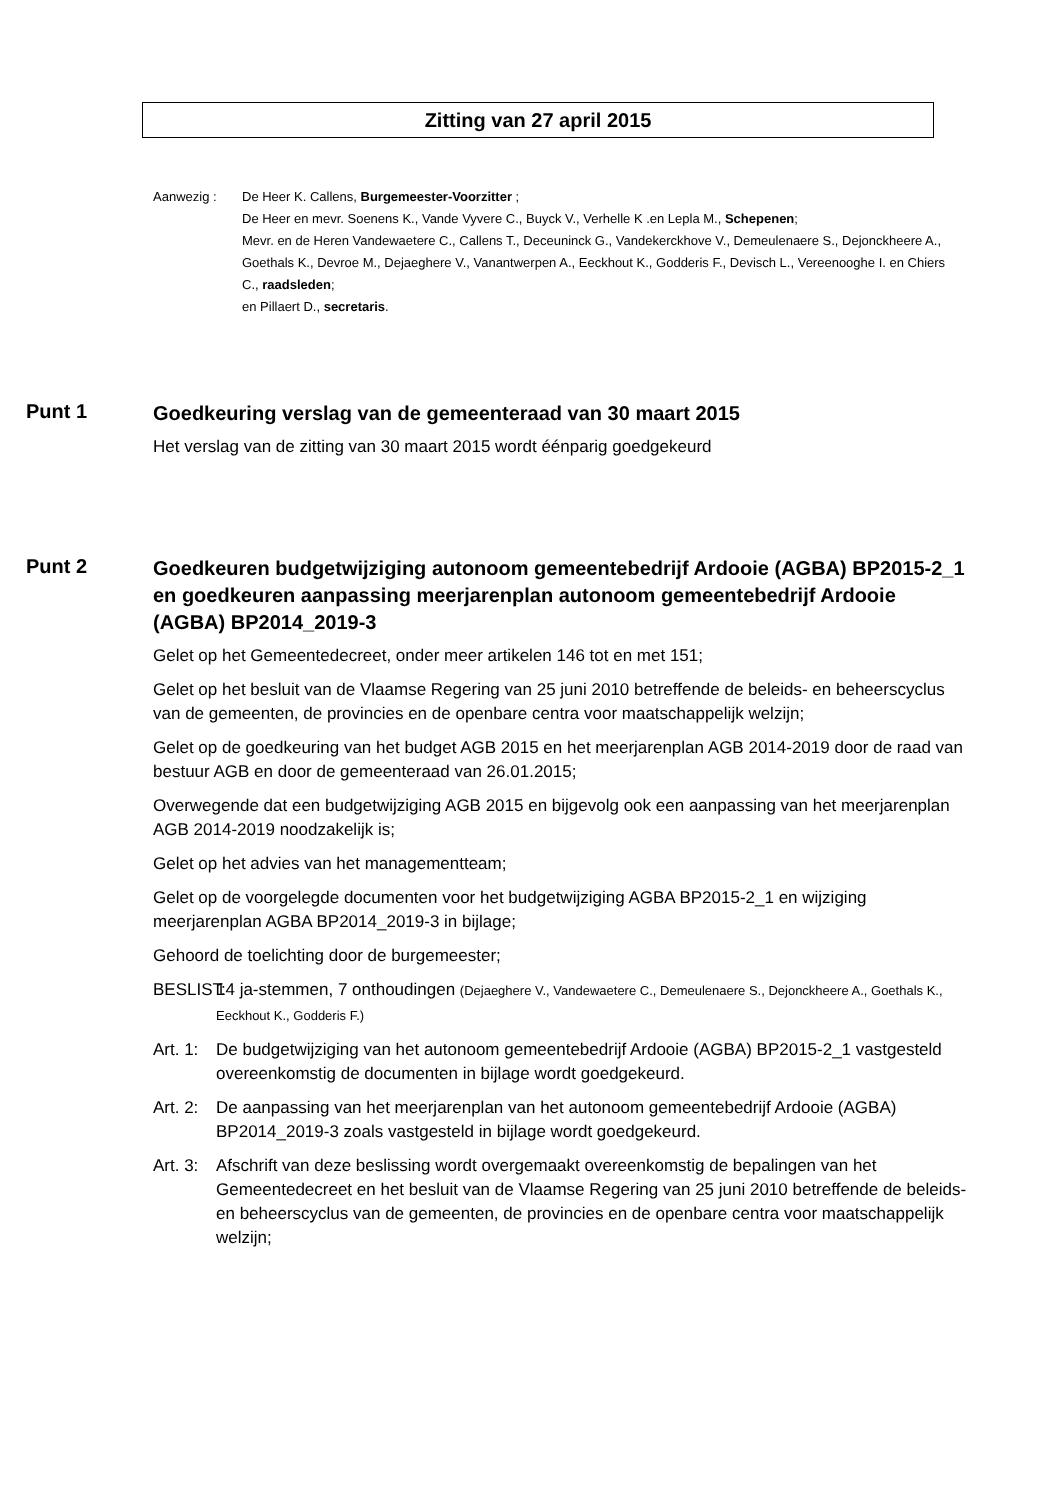Zitting van 27 april 2015
Aanwezig : De Heer K. Callens, Burgemeester-Voorzitter ;
De Heer en mevr. Soenens K., Vande Vyvere C., Buyck V., Verhelle K .en Lepla M., Schepenen;
Mevr. en de Heren Vandewaetere C., Callens T., Deceuninck G., Vandekerckhove V., Demeulenaere S., Dejonckheere A., Goethals K., Devroe M., Dejaeghere V., Vanantwerpen A., Eeckhout K., Godderis F., Devisch L., Vereenooghe I. en Chiers C., raadsleden;
en Pillaert D., secretaris.
Punt 1
Goedkeuring verslag van de gemeenteraad van 30 maart 2015
Het verslag van de zitting van 30 maart 2015 wordt éénparig goedgekeurd
Punt 2
Goedkeuren budgetwijziging autonoom gemeentebedrijf Ardooie (AGBA) BP2015-2_1 en goedkeuren aanpassing meerjarenplan autonoom gemeentebedrijf Ardooie (AGBA) BP2014_2019-3
Gelet op het Gemeentedecreet, onder meer artikelen 146 tot en met 151;
Gelet op het besluit van de Vlaamse Regering van 25 juni 2010 betreffende de beleids- en beheerscyclus van de gemeenten, de provincies en de openbare centra voor maatschappelijk welzijn;
Gelet op de goedkeuring van het budget AGB 2015 en het meerjarenplan AGB 2014-2019 door de raad van bestuur AGB en door de gemeenteraad van 26.01.2015;
Overwegende dat een budgetwijziging AGB 2015 en bijgevolg ook een aanpassing van het meerjarenplan AGB 2014-2019 noodzakelijk is;
Gelet op het advies van het managementteam;
Gelet op de voorgelegde documenten voor het budgetwijziging AGBA BP2015-2_1 en wijziging meerjarenplan AGBA BP2014_2019-3 in bijlage;
Gehoord de toelichting door de burgemeester;
BESLIST:
14 ja-stemmen, 7 onthoudingen (Dejaeghere V., Vandewaetere C., Demeulenaere S., Dejonckheere A., Goethals K., Eeckhout K., Godderis F.)
Art. 1:
De budgetwijziging van het autonoom gemeentebedrijf Ardooie (AGBA) BP2015-2_1 vastgesteld overeenkomstig de documenten in bijlage wordt goedgekeurd.
Art. 2:
De aanpassing van het meerjarenplan van het autonoom gemeentebedrijf Ardooie (AGBA) BP2014_2019-3 zoals vastgesteld in bijlage wordt goedgekeurd.
Art. 3:
Afschrift van deze beslissing wordt overgemaakt overeenkomstig de bepalingen van het Gemeentedecreet en het besluit van de Vlaamse Regering van 25 juni 2010 betreffende de beleids- en beheerscyclus van de gemeenten, de provincies en de openbare centra voor maatschappelijk welzijn;